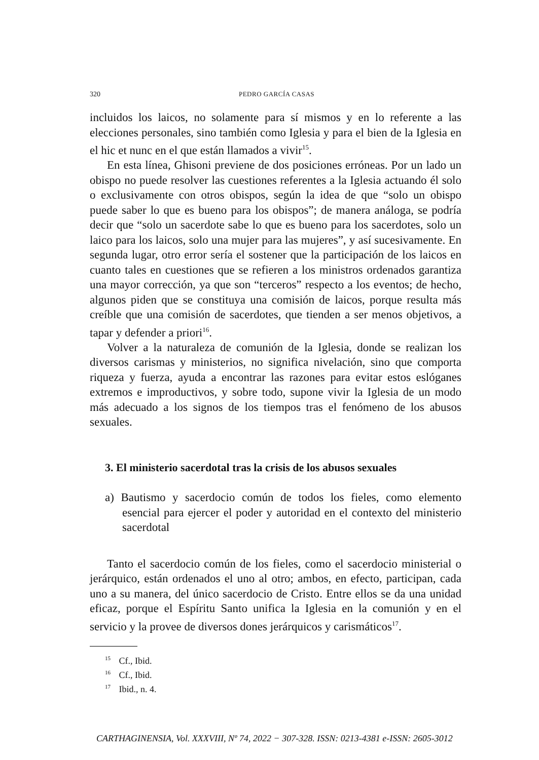320 PEDRO GARCÍA CASAS
incluidos los laicos, no solamente para sí mismos y en lo referente a las elecciones personales, sino también como Iglesia y para el bien de la Iglesia en el hic et nunc en el que están llamados a vivir<sup>15</sup>.
En esta línea, Ghisoni previene de dos posiciones erróneas. Por un lado un obispo no puede resolver las cuestiones referentes a la Iglesia actuando él solo o exclusivamente con otros obispos, según la idea de que “solo un obispo puede saber lo que es bueno para los obispos”; de manera análoga, se podría decir que “solo un sacerdote sabe lo que es bueno para los sacerdotes, solo un laico para los laicos, solo una mujer para las mujeres”, y así sucesivamente. En segunda lugar, otro error sería el sostener que la participación de los laicos en cuanto tales en cuestiones que se refieren a los ministros ordenados garantiza una mayor corrección, ya que son “terceros” respecto a los eventos; de hecho, algunos piden que se constituya una comisión de laicos, porque resulta más creíble que una comisión de sacerdotes, que tienden a ser menos objetivos, a tapar y defender a priori<sup>16</sup>.
Volver a la naturaleza de comunión de la Iglesia, donde se realizan los diversos carismas y ministerios, no significa nivelación, sino que comporta riqueza y fuerza, ayuda a encontrar las razones para evitar estos eslóganes extremos e improductivos, y sobre todo, supone vivir la Iglesia de un modo más adecuado a los signos de los tiempos tras el fenómeno de los abusos sexuales.
3. El ministerio sacerdotal tras la crisis de los abusos sexuales
a) Bautismo y sacerdocio común de todos los fieles, como elemento esencial para ejercer el poder y autoridad en el contexto del ministerio sacerdotal
Tanto el sacerdocio común de los fieles, como el sacerdocio ministerial o jerárquico, están ordenados el uno al otro; ambos, en efecto, participan, cada uno a su manera, del único sacerdocio de Cristo. Entre ellos se da una unidad eficaz, porque el Espíritu Santo unifica la Iglesia en la comunión y en el servicio y la provee de diversos dones jerárquicos y carismáticos<sup>17</sup>.
<sup>15</sup> Cf., Ibid.
<sup>16</sup> Cf., Ibid.
<sup>17</sup> Ibid., n. 4.
CARTHAGINENSIA, Vol. XXXVIII, Nº 74, 2022 − 307-328. ISSN: 0213-4381 e-ISSN: 2605-3012